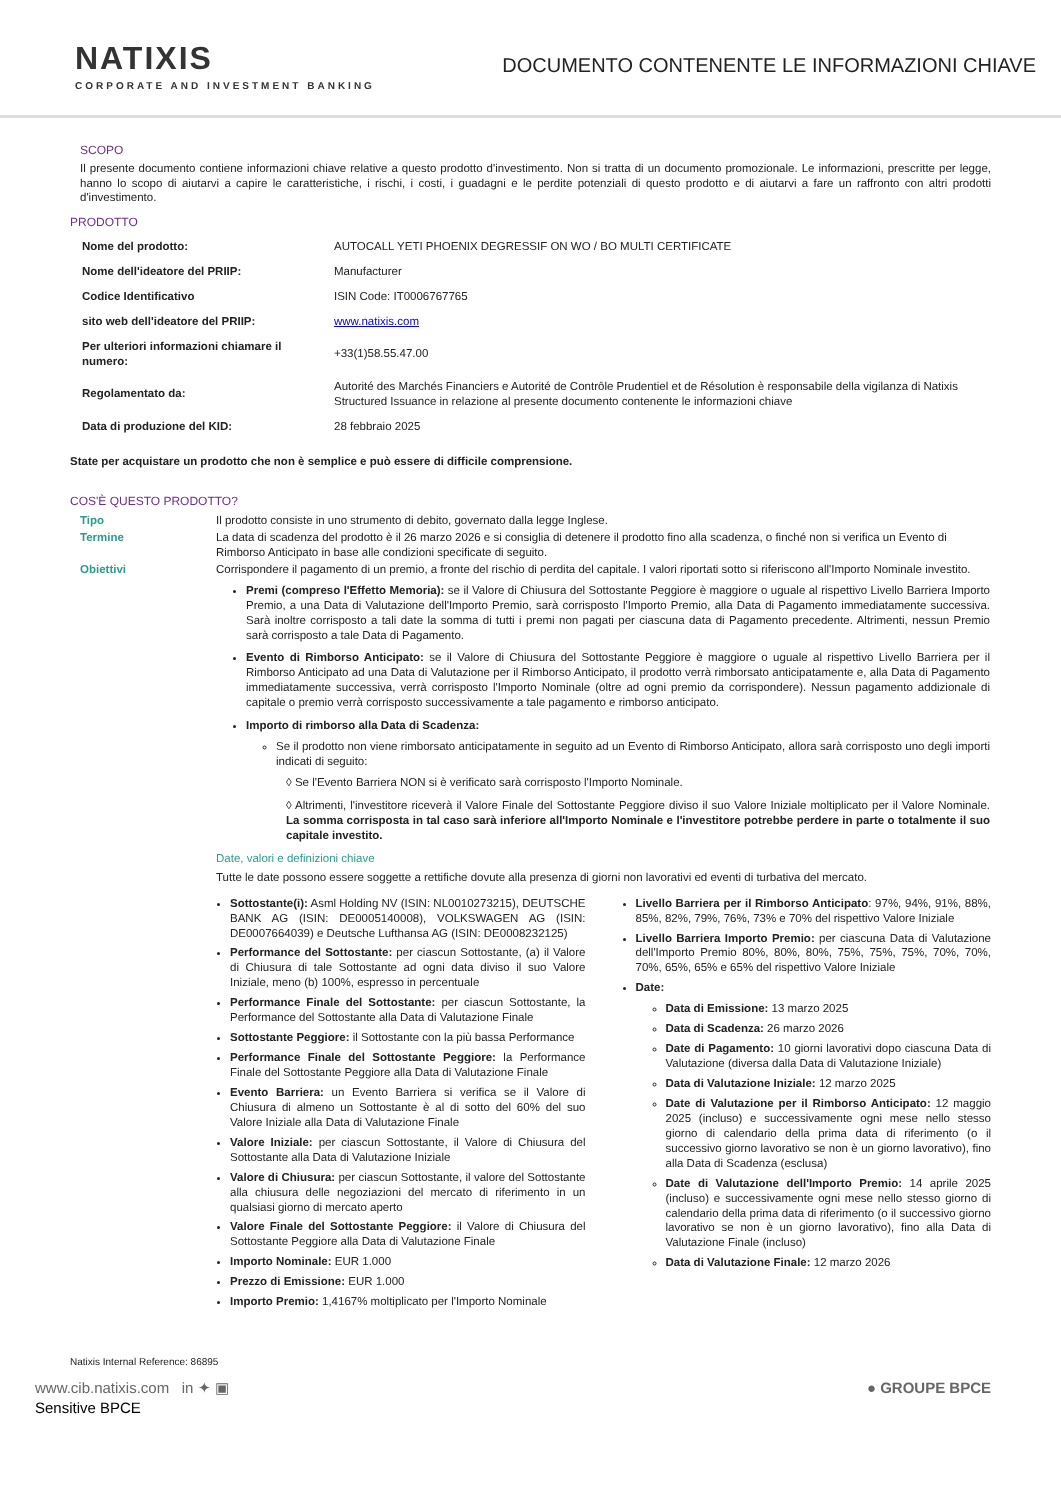NATIXIS
CORPORATE AND INVESTMENT BANKING
DOCUMENTO CONTENENTE LE INFORMAZIONI CHIAVE
SCOPO
Il presente documento contiene informazioni chiave relative a questo prodotto d'investimento. Non si tratta di un documento promozionale. Le informazioni, prescritte per legge, hanno lo scopo di aiutarvi a capire le caratteristiche, i rischi, i costi, i guadagni e le perdite potenziali di questo prodotto e di aiutarvi a fare un raffronto con altri prodotti d'investimento.
PRODOTTO
| Nome del prodotto: | AUTOCALL YETI PHOENIX DEGRESSIF ON WO / BO MULTI CERTIFICATE |
| Nome dell'ideatore del PRIIP: | Manufacturer |
| Codice Identificativo | ISIN Code: IT0006767765 |
| sito web dell'ideatore del PRIIP: | www.natixis.com |
| Per ulteriori informazioni chiamare il numero: | +33(1)58.55.47.00 |
| Regolamentato da: | Autorité des Marchés Financiers e Autorité de Contrôle Prudentiel et de Résolution è responsabile della vigilanza di Natixis Structured Issuance in relazione al presente documento contenente le informazioni chiave |
| Data di produzione del KID: | 28 febbraio 2025 |
State per acquistare un prodotto che non è semplice e può essere di difficile comprensione.
COS'È QUESTO PRODOTTO?
| Tipo | Il prodotto consiste in uno strumento di debito, governato dalla legge Inglese. |
| Termine | La data di scadenza del prodotto è il 26 marzo 2026 e si consiglia di detenere il prodotto fino alla scadenza, o finché non si verifica un Evento di Rimborso Anticipato in base alle condizioni specificate di seguito. |
| Obiettivi | Corrispondere il pagamento di un premio, a fronte del rischio di perdita del capitale. I valori riportati sotto si riferiscono all'Importo Nominale investito. Premi (compreso l'Effetto Memoria): se il Valore di Chiusura del Sottostante Peggiore è maggiore o uguale al rispettivo Livello Barriera Importo Premio, a una Data di Valutazione dell'Importo Premio, sarà corrisposto l'Importo Premio, alla Data di Pagamento immediatamente successiva. Sarà inoltre corrisposto a tali date la somma di tutti i premi non pagati per ciascuna data di Pagamento precedente. Altrimenti, nessun Premio sarà corrisposto a tale Data di Pagamento. Evento di Rimborso Anticipato: se il Valore di Chiusura del Sottostante Peggiore è maggiore o uguale al rispettivo Livello Barriera per il Rimborso Anticipato ad una Data di Valutazione per il Rimborso Anticipato, il prodotto verrà rimborsato anticipatamente e, alla Data di Pagamento immediatamente successiva, verrà corrisposto l'Importo Nominale (oltre ad ogni premio da corrispondere). Nessun pagamento addizionale di capitale o premio verrà corrisposto successivamente a tale pagamento e rimborso anticipato. Importo di rimborso alla Data di Scadenza: Se il prodotto non viene rimborsato anticipatamente in seguito ad un Evento di Rimborso Anticipato, allora sarà corrisposto uno degli importi indicati di seguito: ◊ Se l'Evento Barriera NON si è verificato sarà corrisposto l'Importo Nominale. ◊ Altrimenti, l'investitore riceverà il Valore Finale del Sottostante Peggiore diviso il suo Valore Iniziale moltiplicato per il Valore Nominale. La somma corrisposta in tal caso sarà inferiore all'Importo Nominale e l'investitore potrebbe perdere in parte o totalmente il suo capitale investito. Date, valori e definizioni chiave Tutte le date possono essere soggette a rettifiche dovute alla presenza di giorni non lavorativi ed eventi di turbativa del mercato. |
Sottostante(i): Asml Holding NV (ISIN: NL0010273215), DEUTSCHE BANK AG (ISIN: DE0005140008), VOLKSWAGEN AG (ISIN: DE0007664039) e Deutsche Lufthansa AG (ISIN: DE0008232125)
Performance del Sottostante: per ciascun Sottostante, (a) il Valore di Chiusura di tale Sottostante ad ogni data diviso il suo Valore Iniziale, meno (b) 100%, espresso in percentuale
Performance Finale del Sottostante: per ciascun Sottostante, la Performance del Sottostante alla Data di Valutazione Finale
Sottostante Peggiore: il Sottostante con la più bassa Performance
Performance Finale del Sottostante Peggiore: la Performance Finale del Sottostante Peggiore alla Data di Valutazione Finale
Evento Barriera: un Evento Barriera si verifica se il Valore di Chiusura di almeno un Sottostante è al di sotto del 60% del suo Valore Iniziale alla Data di Valutazione Finale
Valore Iniziale: per ciascun Sottostante, il Valore di Chiusura del Sottostante alla Data di Valutazione Iniziale
Valore di Chiusura: per ciascun Sottostante, il valore del Sottostante alla chiusura delle negoziazioni del mercato di riferimento in un qualsiasi giorno di mercato aperto
Valore Finale del Sottostante Peggiore: il Valore di Chiusura del Sottostante Peggiore alla Data di Valutazione Finale
Importo Nominale: EUR 1.000
Prezzo di Emissione: EUR 1.000
Importo Premio: 1,4167% moltiplicato per l'Importo Nominale
Livello Barriera per il Rimborso Anticipato: 97%, 94%, 91%, 88%, 85%, 82%, 79%, 76%, 73% e 70% del rispettivo Valore Iniziale
Livello Barriera Importo Premio: per ciascuna Data di Valutazione dell'Importo Premio 80%, 80%, 80%, 75%, 75%, 75%, 70%, 70%, 70%, 65%, 65% e 65% del rispettivo Valore Iniziale
Date:
Data di Emissione: 13 marzo 2025
Data di Scadenza: 26 marzo 2026
Date di Pagamento: 10 giorni lavorativi dopo ciascuna Data di Valutazione (diversa dalla Data di Valutazione Iniziale)
Data di Valutazione Iniziale: 12 marzo 2025
Date di Valutazione per il Rimborso Anticipato: 12 maggio 2025 (incluso) e successivamente ogni mese nello stesso giorno di calendario della prima data di riferimento (o il successivo giorno lavorativo se non è un giorno lavorativo), fino alla Data di Scadenza (esclusa)
Date di Valutazione dell'Importo Premio: 14 aprile 2025 (incluso) e successivamente ogni mese nello stesso giorno di calendario della prima data di riferimento (o il successivo giorno lavorativo se non è un giorno lavorativo), fino alla Data di Valutazione Finale (incluso)
Data di Valutazione Finale: 12 marzo 2026
Natixis Internal Reference: 86895
www.cib.natixis.com in ✦ ▣
Sensitive BPCE
● GROUPE BPCE